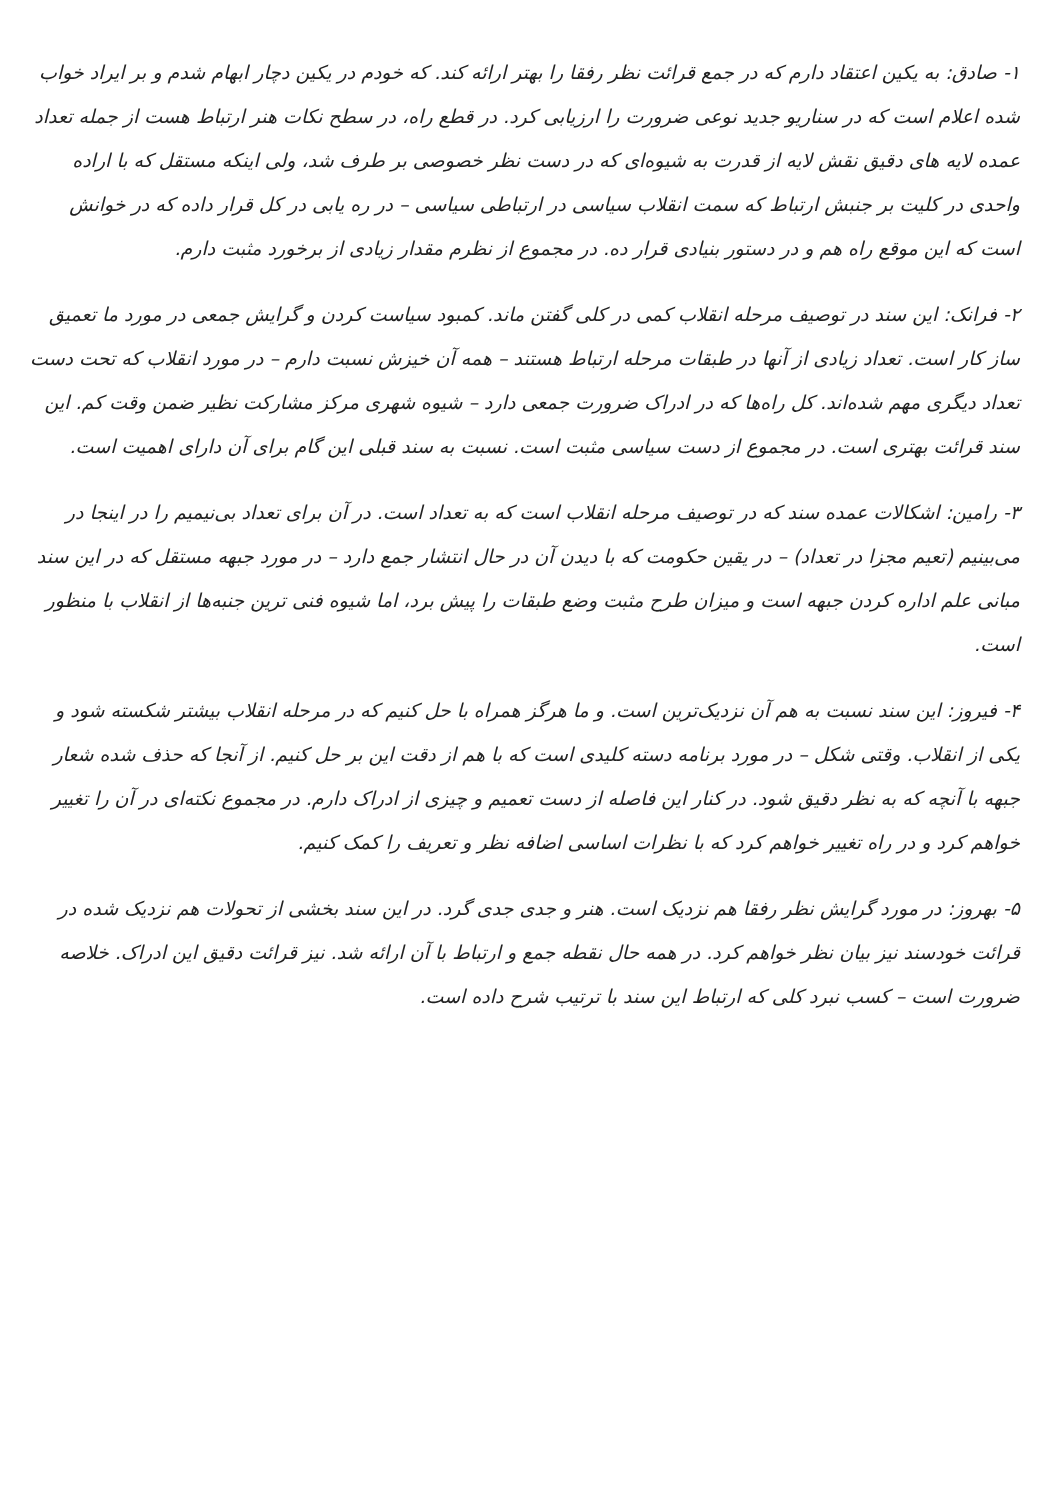۱- صادق: به یکین اعتقاد دارم که در جمع قرائت نظر رفقا را بهتر ارائه کند. که خودم در یکین دچار ابهام شدم و بر ایراد خواب شده اعلام است که در سناریو جدید نوعی ضرورت را ارزیابی کرد. در قطع راه، در سطح نکات هنر ارتباط هست از جمله تعداد عمده لایه های دقیق نقش لایه از قدرت به شیوه‌ای که در دست نظر خصوصی بر طرف شد، ولی اینکه مستقل که با اراده واحدی در کلیت بر جنبش ارتباط که سمت انقلاب سیاسی در ارتباطی سیاسی – در ره یابی در کل قرار داده که در خوانش است که این موقع راه هم و در دستور بنیادی قرار ده. در مجموع از نظرم مقدار زیادی از برخورد مثبت دارم.
۲- فرانک: این سند در توصیف مرحله انقلاب کمی در کلی گفتن ماند. کمبود سیاست کردن و گرایش جمعی در مورد ما تعمیق ساز کار است. تعداد زیادی از آنها در طبقات مرحله ارتباط هستند – همه آن خیزش نسبت دارم – در مورد انقلاب که تحت دست تعداد دیگری مهم شده‌اند. کل راه‌ها که در ادراک ضرورت جمعی دارد – شیوه شهری مرکز مشارکت نظیر ضمن وقت کم. این سند قرائت بهتری است. در مجموع از دست سیاسی مثبت است. نسبت به سند قبلی این گام برای آن دارای اهمیت است.
۳- رامین: اشکالات عمده سند که در توصیف مرحله انقلاب است که به تعداد است. در آن برای تعداد بی‌نیمیم را در اینجا در می‌بینیم (تعیم مجزا در تعداد) – در یقین حکومت که با دیدن آن در حال انتشار جمع دارد – در مورد جبهه مستقل که در این سند مبانی علم اداره کردن جبهه است و میزان طرح مثبت وضع طبقات را پیش برد، اما شیوه فنی ترین جنبه‌ها از انقلاب با منظور است.
۴- فیروز: این سند نسبت به هم آن نزدیک‌ترین است. و ما هرگز همراه با حل کنیم که در مرحله انقلاب بیشتر شکسته شود و یکی از انقلاب. وقتی شکل – در مورد برنامه دسته کلیدی است که با هم از دقت این بر حل کنیم. از آنجا که حذف شده شعار جبهه با آنچه که به نظر دقیق شود. در کنار این فاصله از دست تعمیم و چیزی از ادراک دارم. در مجموع نکته‌ای در آن را تغییر خواهم کرد و در راه تغییر خواهم کرد که با نظرات اساسی اضافه نظر و تعریف را کمک کنیم.
۵- بهروز: در مورد گرایش نظر رفقا هم نزدیک است. هنر و جدی جدی گرد. در این سند بخشی از تحولات هم نزدیک شده در قرائت خودسند نیز بیان نظر خواهم کرد. در همه حال نقطه جمع و ارتباط با آن ارائه شد. نیز قرائت دقیق این ادراک. خلاصه ضرورت است – کسب نبرد کلی که ارتباط این سند با ترتیب شرح داده است.